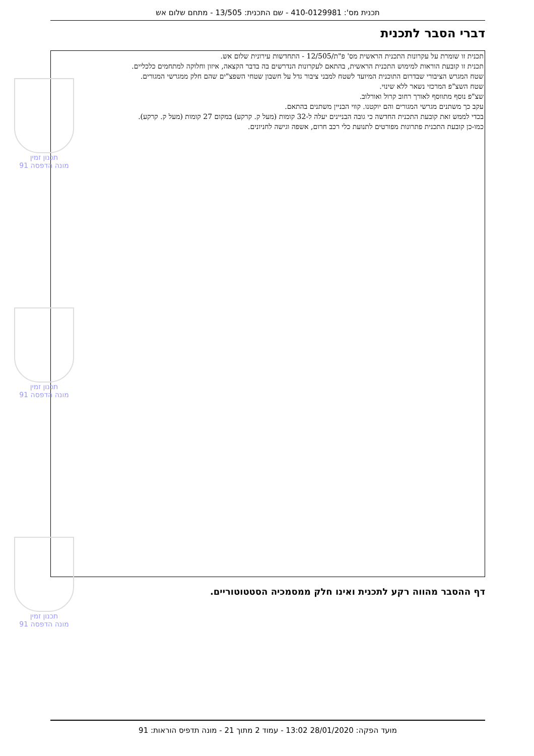תכנית מס': 410-0129981 - שם התכנית: 13/505 - מתחם שלום אש
דברי הסבר לתכנית
תכנית זו שומרת על עקרונות התכנית הראשית מס' פ"ת/12/505 - התחדשות עירונית שלום אש.
תכנית זו קובעת הוראות למימוש התכנית הראשית, בהתאם לעקרונות הנדרשים בה בדבר הקצאה, איזון וחלוקה למתחמים כלכליים.
שטח המגרש הציבורי שבדרום התוכנית המיועד לשטח למבני ציבור גדל על חשבון שטחי השפצ"ים שהם חלק ממגרשי המגורים.
שטח השצ"פ המרכזי נשאר ללא שינוי.
שצ"פ נוסף מתווסף לאורך רחוב קרול ואורלוב.
עקב כך משתנים מגרשי המגורים והם יוקטנו. קווי הבניין משתנים בהתאם.
בכדי לממש זאת קובעת התכנית החדשה כי גובה הבניינים יעלה ל-32 קומות (מעל ק. קרקע) במקום 27 קומות (מעל ק. קרקע).
כמו-כן קובעת התכנית פתרונות מפורטים לתנועת כלי רכב חרום, אשפה וגישה לחניונים.
תכנון זמין
מונה הדפסה 91
תכנון זמין
מונה הדפסה 91
תכנון זמין
מונה הדפסה 91
דף ההסבר מהווה רקע לתכנית ואינו חלק ממסמכיה הסטטוטוריים.
מועד הפקה: 28/01/2020 13:02 - עמוד 2 מתוך 21 - מונה תדפיס הוראות: 91